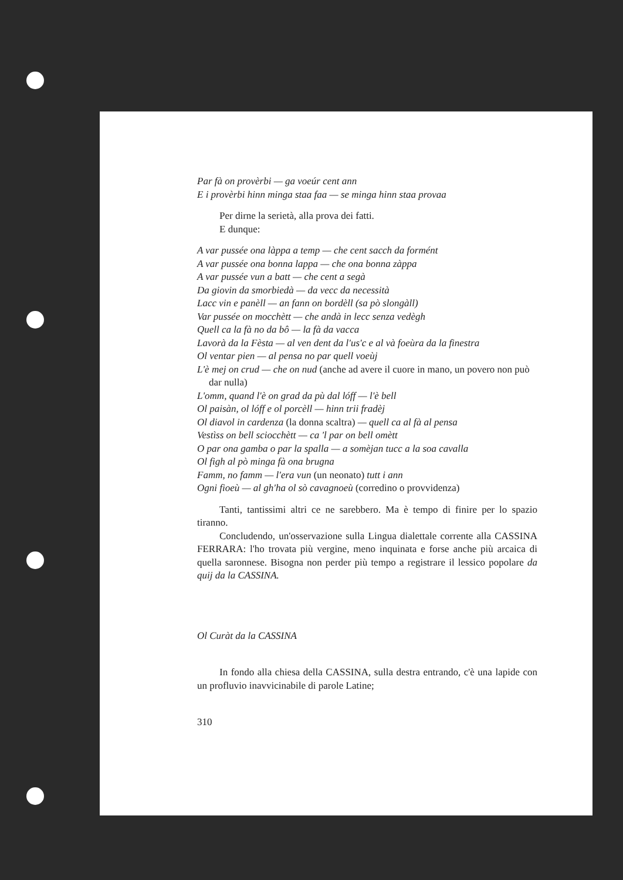Par fà on provèrbi — ga voeúr cent ann
E i provèrbi hinn minga staa faa — se minga hinn staa provaa
Per dirne la serietà, alla prova dei fatti.
E dunque:
A var pussée ona làppa a temp — che cent sacch da formént
A var pussée ona bonna lappa — che ona bonna zàppa
A var pussée vun a batt — che cent a segà
Da giovin da smorbiedà — da vecc da necessità
Lacc vin e panèll — an fann on bordèll (sa pò slongàll)
Var pussée on mocchètt — che andà in lecc senza vedègh
Quell ca la fà no da bô — la fà da vacca
Lavorà da la Fèsta — al ven dent da l'us'c e al và foeùra da la finestra
Ol ventar pien — al pensa no par quell voeùj
L'è mej on crud — che on nud (anche ad avere il cuore in mano, un povero non può dar nulla)
L'omm, quand l'è on grad da pù dal lóff — l'è bell
Ol paisàn, ol lóff e ol porcèll — hinn trii fradèj
Ol diavol in cardenza (la donna scaltra) — quell ca al fà al pensa
Vestìss on bell sciocchètt — ca 'l par on bell omètt
O par ona gamba o par la spalla — a somèjan tucc a la soa cavalla
Ol figh al pò minga fà ona brugna
Famm, no famm — l'era vun (un neonato) tutt i ann
Ogni fioeù — al gh'ha ol sò cavagnoeù (corredino o provvidenza)
Tanti, tantissimi altri ce ne sarebbero. Ma è tempo di finire per lo spazio tiranno.
Concludendo, un'osservazione sulla Lingua dialettale corrente alla CASSINA FERRARA: l'ho trovata più vergine, meno inquinata e forse anche più arcaica di quella saronnese. Bisogna non perder più tempo a registrare il lessico popolare da quij da la CASSINA.
Ol Curàt da la CASSINA
In fondo alla chiesa della CASSINA, sulla destra entrando, c'è una lapide con un profluvio inavvicinabile di parole Latine;
310